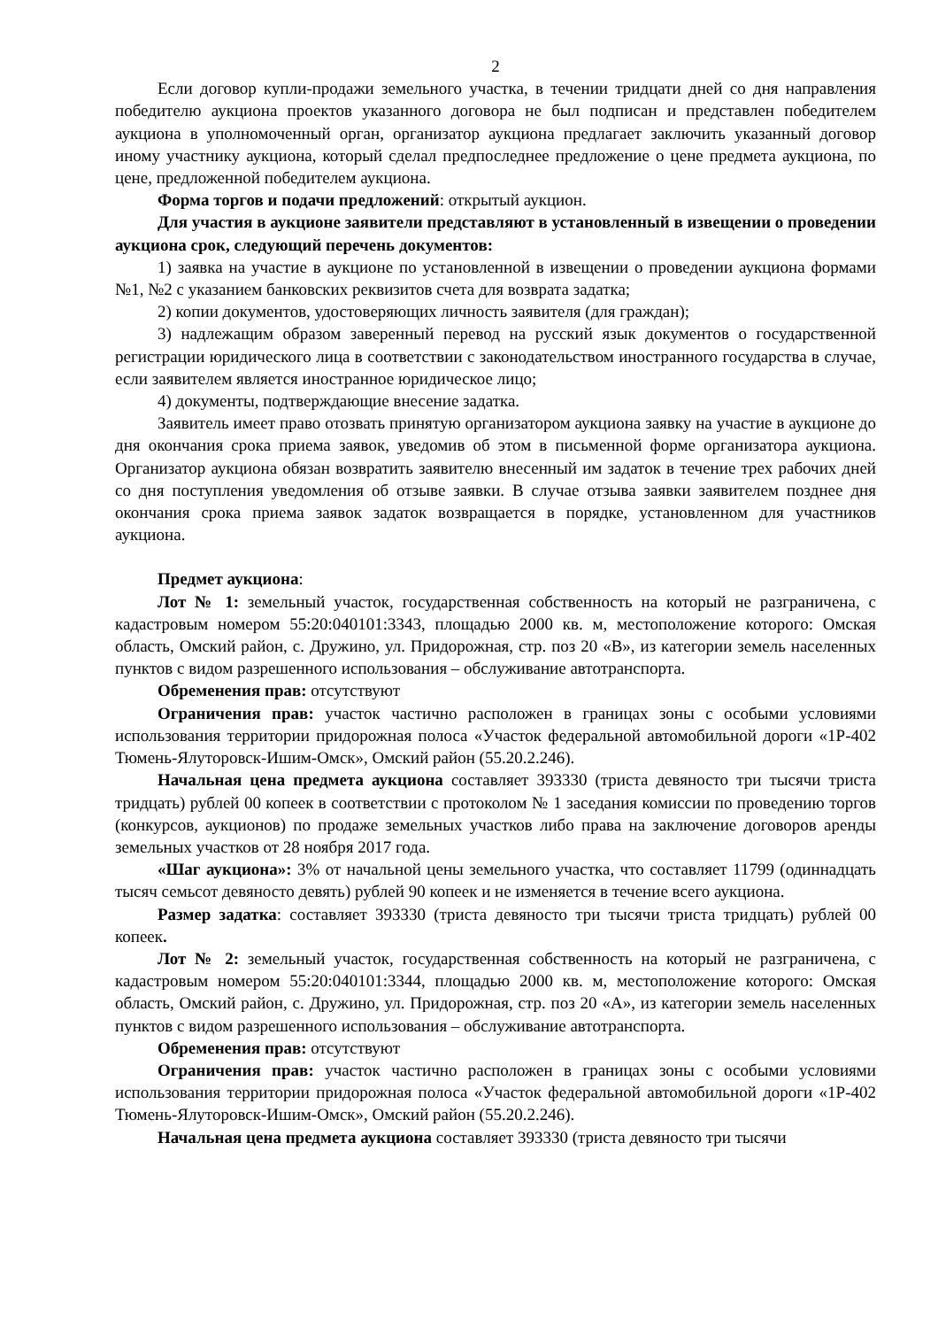2
Если договор купли-продажи земельного участка, в течении тридцати дней со дня направления победителю аукциона проектов указанного договора не был подписан и представлен победителем аукциона в уполномоченный орган, организатор аукциона предлагает заключить указанный договор иному участнику аукциона, который сделал предпоследнее предложение о цене предмета аукциона, по цене, предложенной победителем аукциона.
Форма торгов и подачи предложений: открытый аукцион.
Для участия в аукционе заявители представляют в установленный в извещении о проведении аукциона срок, следующий перечень документов:
1) заявка на участие в аукционе по установленной в извещении о проведении аукциона формами №1, №2 с указанием банковских реквизитов счета для возврата задатка;
2) копии документов, удостоверяющих личность заявителя (для граждан);
3) надлежащим образом заверенный перевод на русский язык документов о государственной регистрации юридического лица в соответствии с законодательством иностранного государства в случае, если заявителем является иностранное юридическое лицо;
4) документы, подтверждающие внесение задатка.
Заявитель имеет право отозвать принятую организатором аукциона заявку на участие в аукционе до дня окончания срока приема заявок, уведомив об этом в письменной форме организатора аукциона. Организатор аукциона обязан возвратить заявителю внесенный им задаток в течение трех рабочих дней со дня поступления уведомления об отзыве заявки. В случае отзыва заявки заявителем позднее дня окончания срока приема заявок задаток возвращается в порядке, установленном для участников аукциона.
Предмет аукциона:
Лот № 1: земельный участок, государственная собственность на который не разграничена, с кадастровым номером 55:20:040101:3343, площадью 2000 кв. м, местоположение которого: Омская область, Омский район, с. Дружино, ул. Придорожная, стр. поз 20 «В», из категории земель населенных пунктов с видом разрешенного использования – обслуживание автотранспорта.
Обременения прав: отсутствуют
Ограничения прав: участок частично расположен в границах зоны с особыми условиями использования территории придорожная полоса «Участок федеральной автомобильной дороги «1Р-402 Тюмень-Ялуторовск-Ишим-Омск», Омский район (55.20.2.246).
Начальная цена предмета аукциона составляет 393330 (триста девяносто три тысячи триста тридцать) рублей 00 копеек в соответствии с протоколом № 1 заседания комиссии по проведению торгов (конкурсов, аукционов) по продаже земельных участков либо права на заключение договоров аренды земельных участков от 28 ноября 2017 года.
«Шаг аукциона»: 3% от начальной цены земельного участка, что составляет 11799 (одиннадцать тысяч семьсот девяносто девять) рублей 90 копеек и не изменяется в течение всего аукциона.
Размер задатка: составляет 393330 (триста девяносто три тысячи триста тридцать) рублей 00 копеек.
Лот № 2: земельный участок, государственная собственность на который не разграничена, с кадастровым номером 55:20:040101:3344, площадью 2000 кв. м, местоположение которого: Омская область, Омский район, с. Дружино, ул. Придорожная, стр. поз 20 «А», из категории земель населенных пунктов с видом разрешенного использования – обслуживание автотранспорта.
Обременения прав: отсутствуют
Ограничения прав: участок частично расположен в границах зоны с особыми условиями использования территории придорожная полоса «Участок федеральной автомобильной дороги «1Р-402 Тюмень-Ялуторовск-Ишим-Омск», Омский район (55.20.2.246).
Начальная цена предмета аукциона составляет 393330 (триста девяносто три тысячи